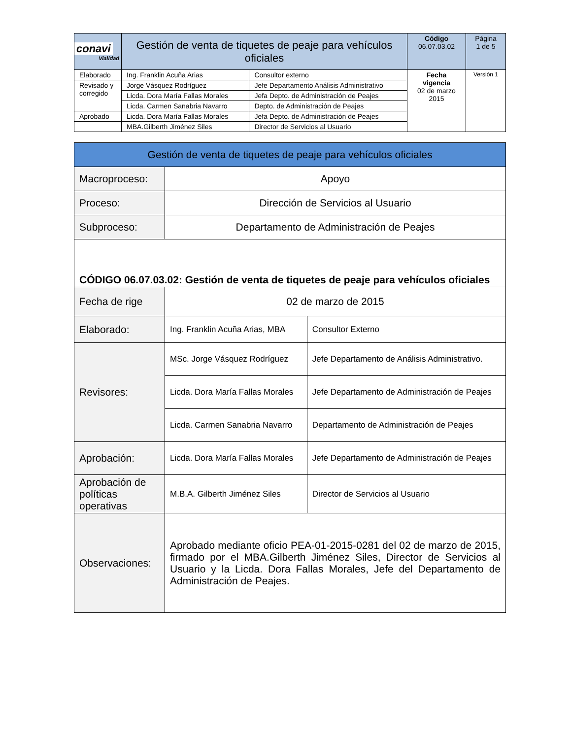| conavi Vialidad | Gestión de venta de tiquetes de peaje para vehículos oficiales | | Código 06.07.03.02 | Página 1 de 5 |
| Elaborado | Ing. Franklin Acuña Arias | Consultor externo | Fecha vigencia 02 de marzo 2015 | Versión 1 |
| Revisado y corregido | Jorge Vásquez Rodríguez | Jefe Departamento Análisis Administrativo | | |
| | Licda. Dora María Fallas Morales | Jefa Depto. de Administración de Peajes | | |
| | Licda. Carmen Sanabria Navarro | Depto. de Administración de Peajes | | |
| Aprobado | Licda. Dora María Fallas Morales | Jefa Depto. de Administración de Peajes | | |
| | MBA.Gilberth Jiménez Siles | Director de Servicios al Usuario | | |
| Gestión de venta de tiquetes de peaje para vehículos oficiales | | |
| Macroproceso: | Apoyo | |
| Proceso: | Dirección de Servicios al Usuario | |
| Subproceso: | Departamento de Administración de Peajes | |
| CÓDIGO 06.07.03.02: Gestión de venta de tiquetes de peaje para vehículos oficiales | | |
| Fecha de rige | 02 de marzo de 2015 | |
| Elaborado: | Ing. Franklin Acuña Arias, MBA | Consultor Externo |
| Revisores: | MSc. Jorge Vásquez Rodríguez | Jefe Departamento de Análisis Administrativo. |
| | Licda. Dora María Fallas Morales | Jefe Departamento de Administración de Peajes |
| | Licda. Carmen Sanabria Navarro | Departamento de Administración de Peajes |
| Aprobación: | Licda. Dora María Fallas Morales | Jefe Departamento de Administración de Peajes |
| Aprobación de políticas operativas | M.B.A. Gilberth Jiménez Siles | Director de Servicios al Usuario |
| Observaciones: | Aprobado mediante oficio PEA-01-2015-0281 del 02 de marzo de 2015, firmado por el MBA.Gilberth Jiménez Siles, Director de Servicios al Usuario y la Licda. Dora Fallas Morales, Jefe del Departamento de Administración de Peajes. | |